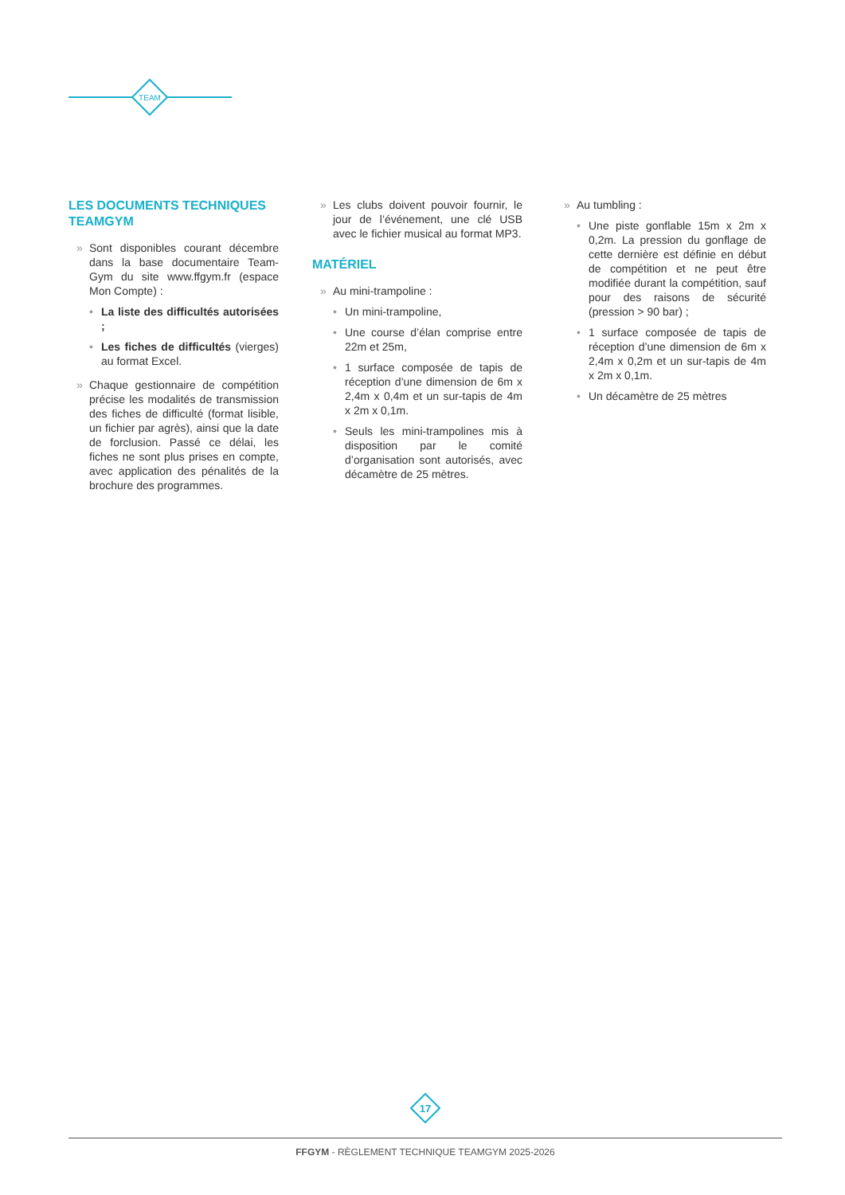TEAM
LES DOCUMENTS TECHNIQUES TEAMGYM
» Sont disponibles courant décembre dans la base documentaire Team-Gym du site www.ffgym.fr (espace Mon Compte) :
• La liste des difficultés autorisées ;
• Les fiches de difficultés (vierges) au format Excel.
» Chaque gestionnaire de compétition précise les modalités de transmission des fiches de difficulté (format lisible, un fichier par agrès), ainsi que la date de forclusion. Passé ce délai, les fiches ne sont plus prises en compte, avec application des pénalités de la brochure des programmes.
» Les clubs doivent pouvoir fournir, le jour de l’événement, une clé USB avec le fichier musical au format MP3.
MATÉRIEL
» Au mini-trampoline :
• Un mini-trampoline,
• Une course d’élan comprise entre 22m et 25m,
• 1 surface composée de tapis de réception d’une dimension de 6m x 2,4m x 0,4m et un sur-tapis de 4m x 2m x 0,1m.
• Seuls les mini-trampolines mis à disposition par le comité d’organisation sont autorisés, avec décamètre de 25 mètres.
» Au tumbling :
• Une piste gonflable 15m x 2m x 0,2m. La pression du gonflage de cette dernière est définie en début de compétition et ne peut être modifiée durant la compétition, sauf pour des raisons de sécurité (pression > 90 bar) ;
• 1 surface composée de tapis de réception d’une dimension de 6m x 2,4m x 0,2m et un sur-tapis de 4m x 2m x 0,1m.
• Un décamètre de 25 mètres
17
FFGYM - RÈGLEMENT TECHNIQUE TEAMGYM 2025-2026